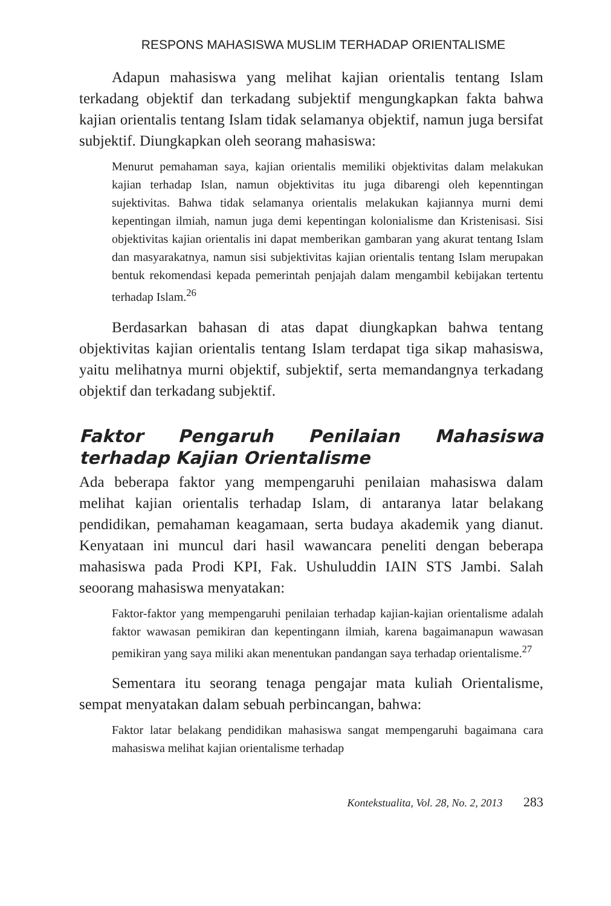RESPONS MAHASISWA MUSLIM TERHADAP ORIENTALISME
Adapun mahasiswa yang melihat kajian orientalis tentang Islam terkadang objektif dan terkadang subjektif mengungkapkan fakta bahwa kajian orientalis tentang Islam tidak selamanya objektif, namun juga bersifat subjektif. Diungkapkan oleh seorang mahasiswa:
Menurut pemahaman saya, kajian orientalis memiliki objektivitas dalam melakukan kajian terhadap Islan, namun objektivitas itu juga dibarengi oleh kepenntingan sujektivitas. Bahwa tidak selamanya orientalis melakukan kajiannya murni demi kepentingan ilmiah, namun juga demi kepentingan kolonialisme dan Kristenisasi. Sisi objektivitas kajian orientalis ini dapat memberikan gambaran yang akurat tentang Islam dan masyarakatnya, namun sisi subjektivitas kajian orientalis tentang Islam merupakan bentuk rekomendasi kepada pemerintah penjajah dalam mengambil kebijakan tertentu terhadap Islam.<sup>26</sup>
Berdasarkan bahasan di atas dapat diungkapkan bahwa tentang objektivitas kajian orientalis tentang Islam terdapat tiga sikap mahasiswa, yaitu melihatnya murni objektif, subjektif, serta memandangnya terkadang objektif dan terkadang subjektif.
Faktor Pengaruh Penilaian Mahasiswa terhadap Kajian Orientalisme
Ada beberapa faktor yang mempengaruhi penilaian mahasiswa dalam melihat kajian orientalis terhadap Islam, di antaranya latar belakang pendidikan, pemahaman keagamaan, serta budaya akademik yang dianut. Kenyataan ini muncul dari hasil wawancara peneliti dengan beberapa mahasiswa pada Prodi KPI, Fak. Ushuluddin IAIN STS Jambi. Salah seoorang mahasiswa menyatakan:
Faktor-faktor yang mempengaruhi penilaian terhadap kajian-kajian orientalisme adalah faktor wawasan pemikiran dan kepentingann ilmiah, karena bagaimanapun wawasan pemikiran yang saya miliki akan menentukan pandangan saya terhadap orientalisme.<sup>27</sup>
Sementara itu seorang tenaga pengajar mata kuliah Orientalisme, sempat menyatakan dalam sebuah perbincangan, bahwa:
Faktor latar belakang pendidikan mahasiswa sangat mempengaruhi bagaimana cara mahasiswa melihat kajian orientalisme terhadap
Kontekstualita, Vol. 28, No. 2, 2013 283